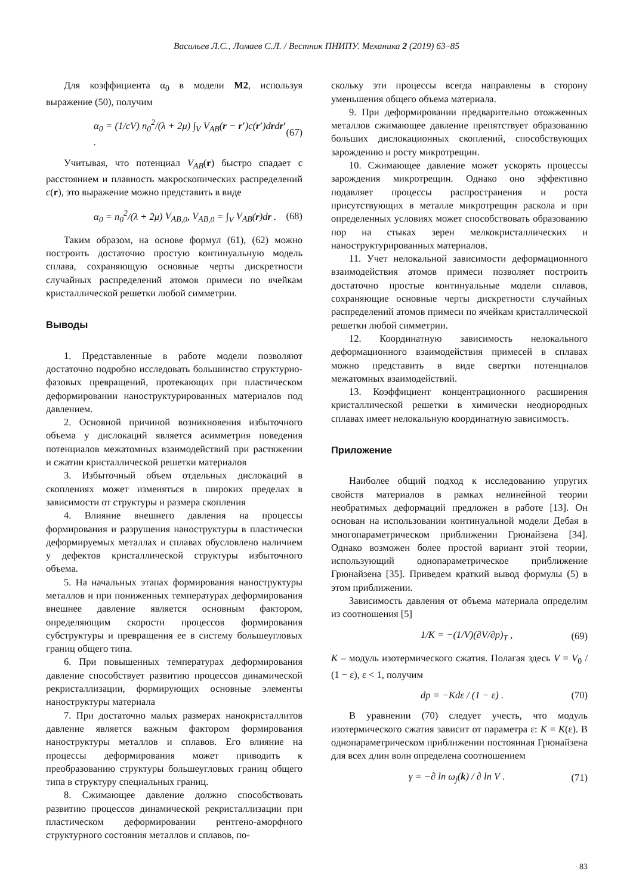Васильев Л.С., Ломаев С.Л. / Вестник ПНИПУ. Механика 2 (2019) 63–85
Для коэффициента α<sub>0</sub> в модели M2, используя выражение (50), получим
α<sub>0</sub> = (1/cV) n<sub>0</sub><sup>2</sup>/(λ + 2μ) ∫<sub>V</sub> V<sub>AB</sub>(r − r′)c(r′)drdr′ . (67)
Учитывая, что потенциал V<sub>AB</sub>(r) быстро спадает с расстоянием и плавность макроскопических распределений c(r), это выражение можно представить в виде
α<sub>0</sub> = n<sub>0</sub><sup>2</sup>/(λ + 2μ) V<sub>AB</sub><sub>,0</sub>, V<sub>AB</sub><sub>,0</sub> = ∫<sub>V</sub> V<sub>AB</sub>(r)dr . (68)
Таким образом, на основе формул (61), (62) можно построить достаточно простую континуальную модель сплава, сохраняющую основные черты дискретности случайных распределений атомов примеси по ячейкам кристаллической решетки любой симметрии.
Выводы
1. Представленные в работе модели позволяют достаточно подробно исследовать большинство структурно-фазовых превращений, протекающих при пластическом деформировании наноструктурированных материалов под давлением.
2. Основной причиной возникновения избыточного объема у дислокаций является асимметрия поведения потенциалов межатомных взаимодействий при растяжении и сжатии кристаллической решетки материалов
3. Избыточный объем отдельных дислокаций в скоплениях может изменяться в широких пределах в зависимости от структуры и размера скопления
4. Влияние внешнего давления на процессы формирования и разрушения наноструктуры в пластически деформируемых металлах и сплавах обусловлено наличием у дефектов кристаллической структуры избыточного объема.
5. На начальных этапах формирования наноструктуры металлов и при пониженных температурах деформирования внешнее давление является основным фактором, определяющим скорости процессов формирования субструктуры и превращения ее в систему большеугловых границ общего типа.
6. При повышенных температурах деформирования давление способствует развитию процессов динамической рекристаллизации, формирующих основные элементы наноструктуры материала
7. При достаточно малых размерах нанокристаллитов давление является важным фактором формирования наноструктуры металлов и сплавов. Его влияние на процессы деформирования может приводить к преобразованию структуры большеугловых границ общего типа в структуру специальных границ.
8. Сжимающее давление должно способствовать развитию процессов динамической рекристаллизации при пластическом деформировании рентгено-аморфного структурного состояния металлов и сплавов, по-
скольку эти процессы всегда направлены в сторону уменьшения общего объема материала.
9. При деформировании предварительно отожженных металлов сжимающее давление препятствует образованию больших дислокационных скоплений, способствующих зарождению и росту микротрещин.
10. Сжимающее давление может ускорять процессы зарождения микротрещин. Однако оно эффективно подавляет процессы распространения и роста присутствующих в металле микротрещин раскола и при определенных условиях может способствовать образованию пор на стыках зерен мелкокристаллических и наноструктурированных материалов.
11. Учет нелокальной зависимости деформационного взаимодействия атомов примеси позволяет построить достаточно простые континуальные модели сплавов, сохраняющие основные черты дискретности случайных распределений атомов примеси по ячейкам кристаллической решетки любой симметрии.
12. Координатную зависимость нелокального деформационного взаимодействия примесей в сплавах можно представить в виде свертки потенциалов межатомных взаимодействий.
13. Коэффициент концентрационного расширения кристаллической решетки в химически неоднородных сплавах имеет нелокальную координатную зависимость.
Приложение
Наиболее общий подход к исследованию упругих свойств материалов в рамках нелинейной теории необратимых деформаций предложен в работе [13]. Он основан на использовании континуальной модели Дебая в многопараметрическом приближении Грюнайзена [34]. Однако возможен более простой вариант этой теории, использующий однопараметрическое приближение Грюнайзена [35]. Приведем краткий вывод формулы (5) в этом приближении.
Зависимость давления от объема материала определим из соотношения [5]
1/K = −(1/V)(∂V/∂p)<sub>T</sub> , (69)
K – модуль изотермического сжатия. Полагая здесь V = V<sub>0</sub> / (1 − ε), ε < 1, получим
dp = −Kdε / (1 − ε) . (70)
В уравнении (70) следует учесть, что модуль изотермического сжатия зависит от параметра ε: K = K(ε). В однопараметрическом приближении постоянная Грюнайзена для всех длин волн определена соотношением
γ = −∂ ln ω<sub>j</sub>(k) / ∂ ln V . (71)
83